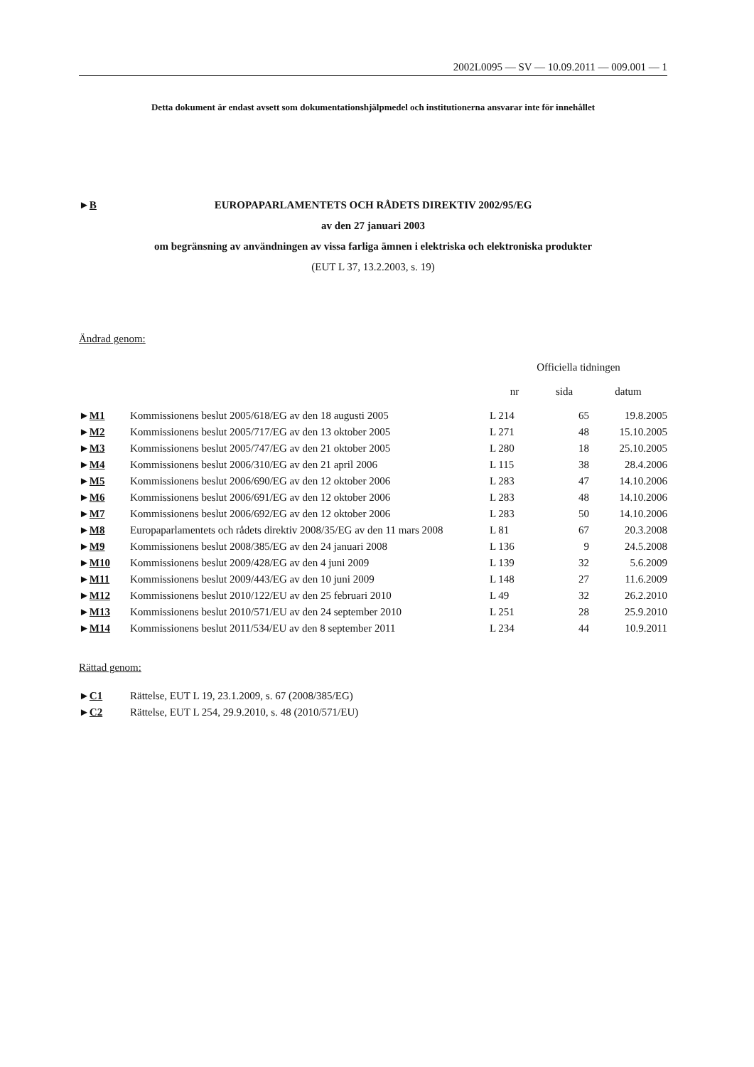2002L0095 — SV — 10.09.2011 — 009.001 — 1
Detta dokument är endast avsett som dokumentationshjälpmedel och institutionerna ansvarar inte för innehållet
►B EUROPAPARLAMENTETS OCH RÅDETS DIREKTIV 2002/95/EG
av den 27 januari 2003
om begränsning av användningen av vissa farliga ämnen i elektriska och elektroniska produkter
(EUT L 37, 13.2.2003, s. 19)
Ändrad genom:
| | | Officiella tidningen | | |
| --- | --- | --- | --- | --- |
| | | nr | sida | datum |
| ► M1 | Kommissionens beslut 2005/618/EG av den 18 augusti 2005 | L 214 | 65 | 19.8.2005 |
| ► M2 | Kommissionens beslut 2005/717/EG av den 13 oktober 2005 | L 271 | 48 | 15.10.2005 |
| ► M3 | Kommissionens beslut 2005/747/EG av den 21 oktober 2005 | L 280 | 18 | 25.10.2005 |
| ► M4 | Kommissionens beslut 2006/310/EG av den 21 april 2006 | L 115 | 38 | 28.4.2006 |
| ► M5 | Kommissionens beslut 2006/690/EG av den 12 oktober 2006 | L 283 | 47 | 14.10.2006 |
| ► M6 | Kommissionens beslut 2006/691/EG av den 12 oktober 2006 | L 283 | 48 | 14.10.2006 |
| ► M7 | Kommissionens beslut 2006/692/EG av den 12 oktober 2006 | L 283 | 50 | 14.10.2006 |
| ► M8 | Europaparlamentets och rådets direktiv 2008/35/EG av den 11 mars 2008 | L 81 | 67 | 20.3.2008 |
| ► M9 | Kommissionens beslut 2008/385/EG av den 24 januari 2008 | L 136 | 9 | 24.5.2008 |
| ► M10 | Kommissionens beslut 2009/428/EG av den 4 juni 2009 | L 139 | 32 | 5.6.2009 |
| ► M11 | Kommissionens beslut 2009/443/EG av den 10 juni 2009 | L 148 | 27 | 11.6.2009 |
| ► M12 | Kommissionens beslut 2010/122/EU av den 25 februari 2010 | L 49 | 32 | 26.2.2010 |
| ► M13 | Kommissionens beslut 2010/571/EU av den 24 september 2010 | L 251 | 28 | 25.9.2010 |
| ► M14 | Kommissionens beslut 2011/534/EU av den 8 september 2011 | L 234 | 44 | 10.9.2011 |
Rättad genom:
| ► C1 | Rättelse, EUT L 19, 23.1.2009, s. 67 (2008/385/EG) |
| ► C2 | Rättelse, EUT L 254, 29.9.2010, s. 48 (2010/571/EU) |